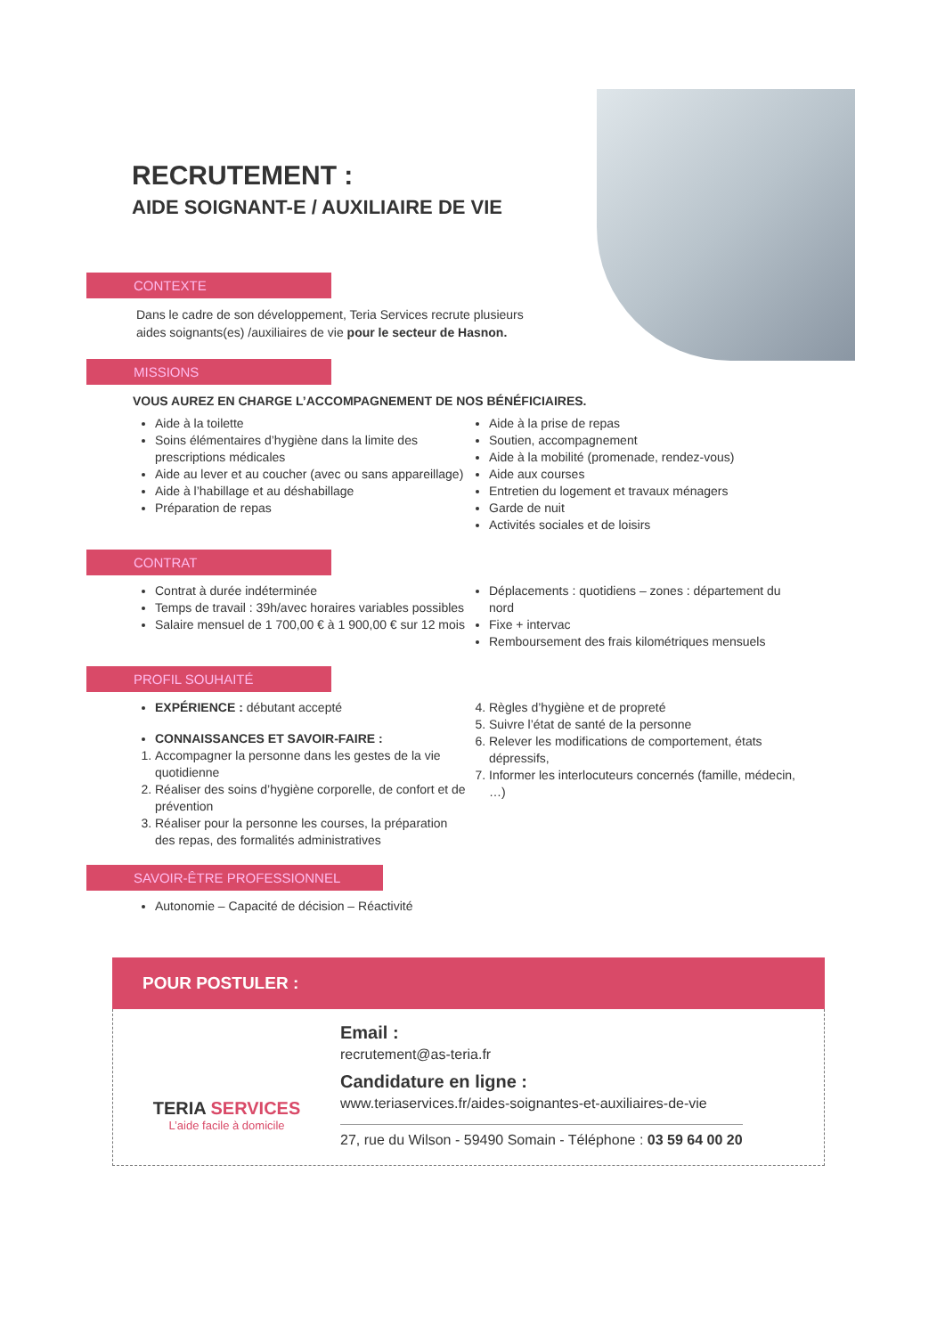RECRUTEMENT :
AIDE SOIGNANT-E / AUXILIAIRE DE VIE
CONTEXTE
Dans le cadre de son développement, Teria Services recrute plusieurs
aides soignants(es) /auxiliaires de vie pour le secteur de Hasnon.
MISSIONS
VOUS AUREZ EN CHARGE L’ACCOMPAGNEMENT DE NOS BÉNÉFICIAIRES.
Aide à la toilette
Soins élémentaires d’hygiène dans la limite des prescriptions médicales
Aide au lever et au coucher (avec ou sans appareillage)
Aide à l’habillage et au déshabillage
Préparation de repas
Aide à la prise de repas
Soutien, accompagnement
Aide à la mobilité (promenade, rendez-vous)
Aide aux courses
Entretien du logement et travaux ménagers
Garde de nuit
Activités sociales et de loisirs
CONTRAT
Contrat à durée indéterminée
Temps de travail : 39h/avec horaires variables possibles
Salaire mensuel de 1 700,00 € à 1 900,00 € sur 12 mois
Déplacements : quotidiens – zones : département du nord
Fixe + intervac
Remboursement des frais kilométriques mensuels
PROFIL SOUHAITÉ
EXPÉRIENCE : débutant accepté
CONNAISSANCES ET SAVOIR-FAIRE :
1. Accompagner la personne dans les gestes de la vie quotidienne
2. Réaliser des soins d’hygiène corporelle, de confort et de prévention
3. Réaliser pour la personne les courses, la préparation des repas, des formalités administratives
4. Règles d’hygiène et de propreté
5. Suivre l’état de santé de la personne
6. Relever les modifications de comportement, états dépressifs,
7. Informer les interlocuteurs concernés (famille, médecin, …)
SAVOIR-ÊTRE PROFESSIONNEL
Autonomie – Capacité de décision – Réactivité
POUR POSTULER :
TERIA SERVICES
L’aide facile à domicile
Email :
recrutement@as-teria.fr
Candidature en ligne :
www.teriaservices.fr/aides-soignantes-et-auxiliaires-de-vie
27, rue du Wilson - 59490 Somain - Téléphone : 03 59 64 00 20